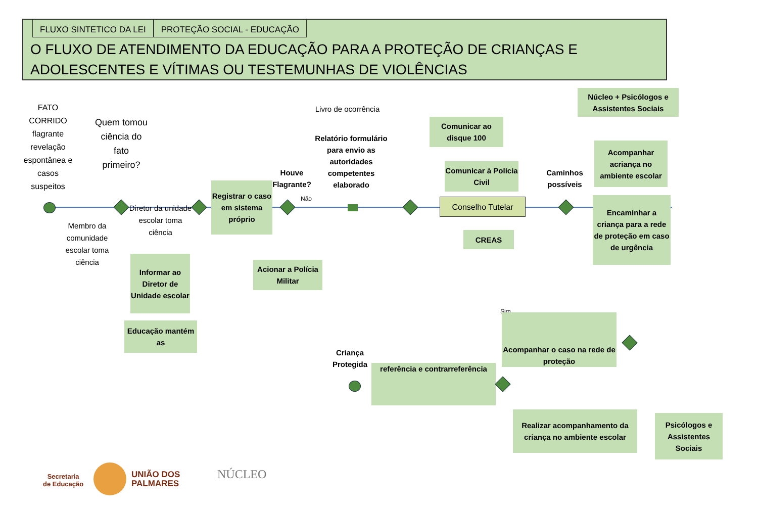FLUXO SINTETICO DA LEI PROTEÇÃO SOCIAL - EDUCAÇÃO
O FLUXO DE ATENDIMENTO DA EDUCAÇÃO PARA A PROTEÇÃO DE CRIANÇAS E ADOLESCENTES E VÍTIMAS OU TESTEMUNHAS DE VIOLÊNCIAS
FATO CORRIDO flagrante revelação espontânea e casos suspeitos
Quem tomou ciência do fato primeiro?
Diretor da unidade escolar toma ciência
Membro da comunidade escolar toma ciência
Informar ao Diretor de Unidade escolar
Educação mantém as
Registrar o caso em sistema próprio
Houve Flagrante?
Não
Acionar a Polícia Militar
Livro de ocorrência
Relatório formulário para envio as autoridades competentes elaborado
Comunicar ao disque 100
Comunicar à Polícia Civil
Conselho Tutelar
CREAS
Caminhos possíveis
Núcleo + Psicólogos e Assistentes Sociais
Acompanhar acriança no ambiente escolar
Encaminhar a criança para a rede de proteção em caso de urgência
Sim
Acompanhar o caso na rede de proteção
Criança Protegida
referência e contrarreferência
Realizar acompanhamento da criança no ambiente escolar
Psicólogos e Assistentes Sociais
Secretaria
de Educação
UNIÃO DOS
PALMARES
NÚCLEO